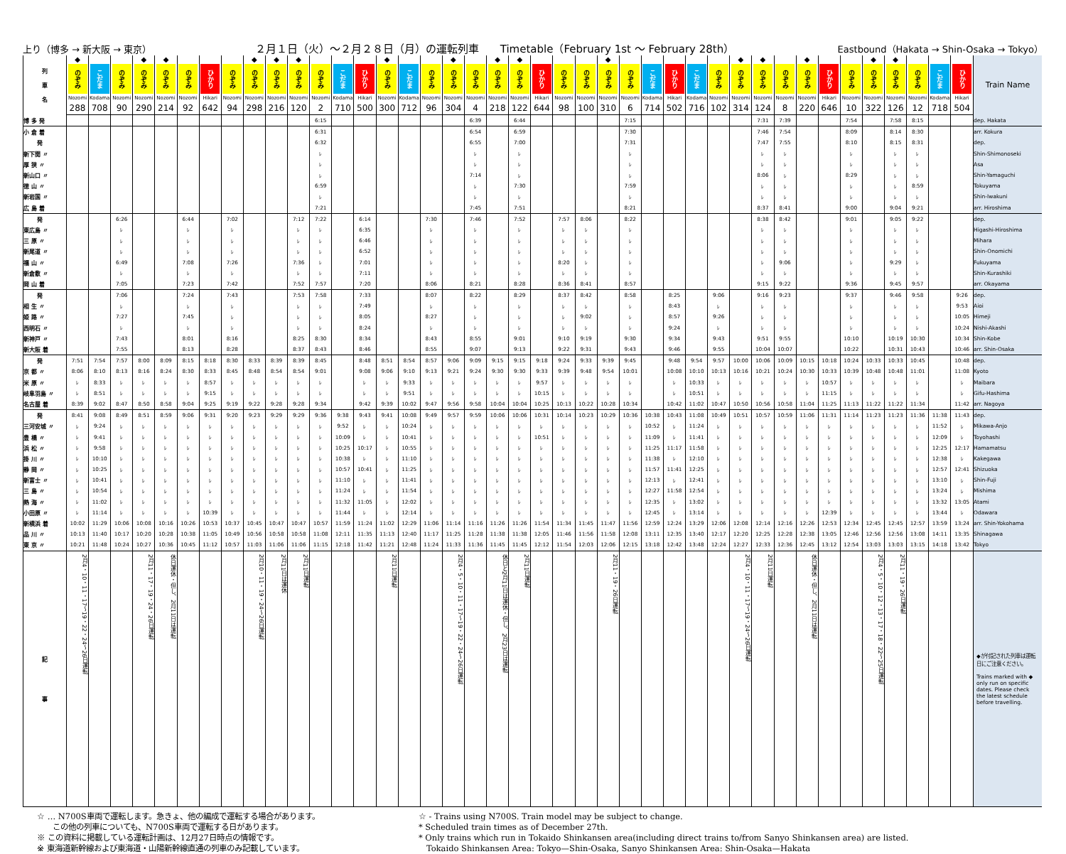上り（博多 → 新大阪 → 東京） ２月１日（火）～２月２８日（月）の運転列車　　Timetable（February 1st 〜 February 28th） Eastbound（Hakata → Shin-Osaka → Tokyo）
| 列 車 名 | ◆ のぞみ | こだま | のぞみ | ◆ のぞみ | ◆ のぞみ | のぞみ | ひかり | のぞみ | ◆ のぞみ | ◆ のぞみ | ◆ のぞみ | のぞみ | こだま | ひかり | ◆ のぞみ | こだま | のぞみ | ◆ のぞみ | のぞみ | ◆ のぞみ | ◆ のぞみ | ひかり | のぞみ | のぞみ | ◆ のぞみ | のぞみ | こだま | ひかり | こだま | のぞみ | ◆ のぞみ | ◆ のぞみ | のぞみ | ◆ のぞみ | ひかり | のぞみ | ◆ のぞみ | ◆ のぞみ | のぞみ | こだま | ひかり | Train Name |
| | Nozomi | Kodama | Nozomi | Nozomi | Nozomi | Nozomi | Hikari | Nozomi | Nozomi | Nozomi | Nozomi | Nozomi | Kodama | Hikari | Nozomi | Kodama | Nozomi | Nozomi | Nozomi | Nozomi | Nozomi | Hikari | Nozomi | Nozomi | Nozomi | Nozomi | Kodama | Hikari | Kodama | Nozomi | Nozomi | Nozomi | Nozomi | Nozomi | Hikari | Nozomi | Nozomi | Nozomi | Nozomi | Kodama | Hikari | |
| | 288 | 708 | 90 | 290 | 214 | 92 | 642 | 94 | 298 | 216 | 120 | 2 | 710 | 500 | 300 | 712 | 96 | 304 | 4 | 218 | 122 | 644 | 98 | 100 | 310 | 6 | 714 | 502 | 716 | 102 | 314 | 124 | 8 | 220 | 646 | 10 | 322 | 126 | 12 | 718 | 504 | |
| 博 多 発 | | | | | | | | | | | | 6:15 | | | | | | | 6:39 | | 6:44 | | | | | 7:15 | | | | | | 7:31 | 7:39 | | | 7:54 | | 7:58 | 8:15 | | | dep. Hakata |
| 小 倉 着 | | | | | | | | | | | | 6:31 | | | | | | | 6:54 | | 6:59 | | | | | 7:30 | | | | | | 7:46 | 7:54 | | | 8:09 | | 8:14 | 8:30 | | | arr. Kokura |
| 発 | | | | | | | | | | | | 6:32 | | | | | | | 6:55 | | 7:00 | | | | | 7:31 | | | | | | 7:47 | 7:55 | | | 8:10 | | 8:15 | 8:31 | | | dep. |
| 新下関 〃 | | | | | | | | | | | | ﾚ | | | | | | | ﾚ | | ﾚ | | | | | ﾚ | | | | | | ﾚ | ﾚ | | | ﾚ | | ﾚ | ﾚ | | | Shin-Shimonoseki |
| 厚 狭 〃 | | | | | | | | | | | | ﾚ | | | | | | | ﾚ | | ﾚ | | | | | ﾚ | | | | | | ﾚ | ﾚ | | | ﾚ | | ﾚ | ﾚ | | | Asa |
| 新山口 〃 | | | | | | | | | | | | ﾚ | | | | | | | 7:14 | | ﾚ | | | | | ﾚ | | | | | | 8:06 | ﾚ | | | 8:29 | | ﾚ | ﾚ | | | Shin-Yamaguchi |
| 徳 山 〃 | | | | | | | | | | | | 6:59 | | | | | | | ﾚ | | 7:30 | | | | | 7:59 | | | | | | ﾚ | ﾚ | | | ﾚ | | ﾚ | 8:59 | | | Tokuyama |
| 新岩国 〃 | | | | | | | | | | | | ﾚ | | | | | | | ﾚ | | ﾚ | | | | | ﾚ | | | | | | ﾚ | ﾚ | | | ﾚ | | ﾚ | ﾚ | | | Shin-Iwakuni |
| 広 島 着 | | | | | | | | | | | | 7:21 | | | | | | | 7:45 | | 7:51 | | | | | 8:21 | | | | | | 8:37 | 8:41 | | | 9:00 | | 9:04 | 9:21 | | | arr. Hiroshima |
| 発 | | | 6:26 | | | 6:44 | | 7:02 | | | 7:12 | 7:22 | | 6:14 | | | 7:30 | | 7:46 | | 7:52 | | 7:57 | 8:06 | | 8:22 | | | | | | 8:38 | 8:42 | | | 9:01 | | 9:05 | 9:22 | | | dep. |
| 東広島 〃 | | | ﾚ | | | ﾚ | | ﾚ | | | ﾚ | ﾚ | | 6:35 | | | ﾚ | | ﾚ | | ﾚ | | ﾚ | ﾚ | | ﾚ | | | | | | ﾚ | ﾚ | | | ﾚ | | ﾚ | ﾚ | | | Higashi-Hiroshima |
| 三 原 〃 | | | ﾚ | | | ﾚ | | ﾚ | | | ﾚ | ﾚ | | 6:46 | | | ﾚ | | ﾚ | | ﾚ | | ﾚ | ﾚ | | ﾚ | | | | | | ﾚ | ﾚ | | | ﾚ | | ﾚ | ﾚ | | | Mihara |
| 新尾道 〃 | | | ﾚ | | | ﾚ | | ﾚ | | | ﾚ | ﾚ | | 6:52 | | | ﾚ | | ﾚ | | ﾚ | | ﾚ | ﾚ | | ﾚ | | | | | | ﾚ | ﾚ | | | ﾚ | | ﾚ | ﾚ | | | Shin-Onomichi |
| 福 山 〃 | | | 6:49 | | | 7:08 | | 7:26 | | | 7:36 | ﾚ | | 7:01 | | | ﾚ | | ﾚ | | ﾚ | | 8:20 | ﾚ | | ﾚ | | | | | | ﾚ | 9:06 | | | ﾚ | | 9:29 | ﾚ | | | Fukuyama |
| 新倉敷 〃 | | | ﾚ | | | ﾚ | | ﾚ | | | ﾚ | ﾚ | | 7:11 | | | ﾚ | | ﾚ | | ﾚ | | ﾚ | ﾚ | | ﾚ | | | | | | ﾚ | ﾚ | | | ﾚ | | ﾚ | ﾚ | | | Shin-Kurashiki |
| 岡 山 着 | | | 7:05 | | | 7:23 | | 7:42 | | | 7:52 | 7:57 | | 7:20 | | | 8:06 | | 8:21 | | 8:28 | | 8:36 | 8:41 | | 8:57 | | | | | | 9:15 | 9:22 | | | 9:36 | | 9:45 | 9:57 | | | arr. Okayama |
| 発 | | | 7:06 | | | 7:24 | | 7:43 | | | 7:53 | 7:58 | | 7:33 | | | 8:07 | | 8:22 | | 8:29 | | 8:37 | 8:42 | | 8:58 | | 8:25 | | 9:06 | | 9:16 | 9:23 | | | 9:37 | | 9:46 | 9:58 | | 9:26 | dep. |
| 相 生 〃 | | | ﾚ | | | ﾚ | | ﾚ | | | ﾚ | ﾚ | | 7:49 | | | ﾚ | | ﾚ | | ﾚ | | ﾚ | ﾚ | | ﾚ | | 8:43 | | ﾚ | | ﾚ | ﾚ | | | ﾚ | | ﾚ | ﾚ | | 9:53 | Aioi |
| 姫 路 〃 | | | 7:27 | | | 7:45 | | ﾚ | | | ﾚ | ﾚ | | 8:05 | | | 8:27 | | ﾚ | | ﾚ | | ﾚ | 9:02 | | ﾚ | | 8:57 | | 9:26 | | ﾚ | ﾚ | | | ﾚ | | ﾚ | ﾚ | | 10:05 | Himeji |
| 西明石 〃 | | | ﾚ | | | ﾚ | | ﾚ | | | ﾚ | ﾚ | | 8:24 | | | ﾚ | | ﾚ | | ﾚ | | ﾚ | ﾚ | | ﾚ | | 9:24 | | ﾚ | | ﾚ | ﾚ | | | ﾚ | | ﾚ | ﾚ | | 10:24 | Nishi-Akashi |
| 新神戸 〃 | | | 7:43 | | | 8:01 | | 8:16 | | | 8:25 | 8:30 | | 8:34 | | | 8:43 | | 8:55 | | 9:01 | | 9:10 | 9:19 | | 9:30 | | 9:34 | | 9:43 | | 9:51 | 9:55 | | | 10:10 | | 10:19 | 10:30 | | 10:34 | Shin-Kobe |
| 新大阪 着 | | | 7:55 | | | 8:13 | | 8:28 | | | 8:37 | 8:43 | | 8:46 | | | 8:55 | | 9:07 | | 9:13 | | 9:22 | 9:31 | | 9:43 | | 9:46 | | 9:55 | | 10:04 | 10:07 | | | 10:22 | | 10:31 | 10:43 | | 10:46 | arr. Shin-Osaka |
| 発 | 7:51 | 7:54 | 7:57 | 8:00 | 8:09 | 8:15 | 8:18 | 8:30 | 8:33 | 8:39 | 8:39 | 8:45 | | 8:48 | 8:51 | 8:54 | 8:57 | 9:06 | 9:09 | 9:15 | 9:15 | 9:18 | 9:24 | 9:33 | 9:39 | 9:45 | | 9:48 | 9:54 | 9:57 | 10:00 | 10:06 | 10:09 | 10:15 | 10:18 | 10:24 | 10:33 | 10:33 | 10:45 | | 10:48 | dep. |
| 京 都 〃 | 8:06 | 8:10 | 8:13 | 8:16 | 8:24 | 8:30 | 8:33 | 8:45 | 8:48 | 8:54 | 8:54 | 9:01 | | 9:08 | 9:06 | 9:10 | 9:13 | 9:21 | 9:24 | 9:30 | 9:30 | 9:33 | 9:39 | 9:48 | 9:54 | 10:01 | | 10:08 | 10:10 | 10:13 | 10:16 | 10:21 | 10:24 | 10:30 | 10:33 | 10:39 | 10:48 | 10:48 | 11:01 | | 11:08 | Kyoto |
| 米 原 〃 | ﾚ | 8:33 | ﾚ | ﾚ | ﾚ | ﾚ | 8:57 | ﾚ | ﾚ | ﾚ | ﾚ | ﾚ | | ﾚ | ﾚ | 9:33 | ﾚ | ﾚ | ﾚ | ﾚ | ﾚ | 9:57 | ﾚ | ﾚ | ﾚ | ﾚ | | ﾚ | 10:33 | ﾚ | ﾚ | ﾚ | ﾚ | ﾚ | 10:57 | ﾚ | ﾚ | ﾚ | ﾚ | | ﾚ | Maibara |
| 岐阜羽島 〃 | ﾚ | 8:51 | ﾚ | ﾚ | ﾚ | ﾚ | 9:15 | ﾚ | ﾚ | ﾚ | ﾚ | ﾚ | | ﾚ | ﾚ | 9:51 | ﾚ | ﾚ | ﾚ | ﾚ | ﾚ | 10:15 | ﾚ | ﾚ | ﾚ | ﾚ | | ﾚ | 10:51 | ﾚ | ﾚ | ﾚ | ﾚ | ﾚ | 11:15 | ﾚ | ﾚ | ﾚ | ﾚ | | ﾚ | Gifu-Hashima |
| 名古屋 着 | 8:39 | 9:02 | 8:47 | 8:50 | 8:58 | 9:04 | 9:25 | 9:19 | 9:22 | 9:28 | 9:28 | 9:34 | | 9:42 | 9:39 | 10:02 | 9:47 | 9:56 | 9:58 | 10:04 | 10:04 | 10:25 | 10:13 | 10:22 | 10:28 | 10:34 | | 10:42 | 11:02 | 10:47 | 10:50 | 10:56 | 10:58 | 11:04 | 11:25 | 11:13 | 11:22 | 11:22 | 11:34 | | 11:42 | arr. Nagoya |
| 発 | 8:41 | 9:08 | 8:49 | 8:51 | 8:59 | 9:06 | 9:31 | 9:20 | 9:23 | 9:29 | 9:29 | 9:36 | 9:38 | 9:43 | 9:41 | 10:08 | 9:49 | 9:57 | 9:59 | 10:06 | 10:06 | 10:31 | 10:14 | 10:23 | 10:29 | 10:36 | 10:38 | 10:43 | 11:08 | 10:49 | 10:51 | 10:57 | 10:59 | 11:06 | 11:31 | 11:14 | 11:23 | 11:23 | 11:36 | 11:38 | 11:43 | dep. |
| 三河安城 〃 | ﾚ | 9:24 | ﾚ | ﾚ | ﾚ | ﾚ | ﾚ | ﾚ | ﾚ | ﾚ | ﾚ | ﾚ | 9:52 | ﾚ | ﾚ | 10:24 | ﾚ | ﾚ | ﾚ | ﾚ | ﾚ | ﾚ | ﾚ | ﾚ | ﾚ | ﾚ | 10:52 | ﾚ | 11:24 | ﾚ | ﾚ | ﾚ | ﾚ | ﾚ | ﾚ | ﾚ | ﾚ | ﾚ | ﾚ | 11:52 | ﾚ | Mikawa-Anjo |
| 豊 橋 〃 | ﾚ | 9:41 | ﾚ | ﾚ | ﾚ | ﾚ | ﾚ | ﾚ | ﾚ | ﾚ | ﾚ | ﾚ | 10:09 | ﾚ | ﾚ | 10:41 | ﾚ | ﾚ | ﾚ | ﾚ | ﾚ | 10:51 | ﾚ | ﾚ | ﾚ | ﾚ | 11:09 | ﾚ | 11:41 | ﾚ | ﾚ | ﾚ | ﾚ | ﾚ | ﾚ | ﾚ | ﾚ | ﾚ | ﾚ | 12:09 | ﾚ | Toyohashi |
| 浜 松 〃 | ﾚ | 9:58 | ﾚ | ﾚ | ﾚ | ﾚ | ﾚ | ﾚ | ﾚ | ﾚ | ﾚ | ﾚ | 10:25 | 10:17 | ﾚ | 10:55 | ﾚ | ﾚ | ﾚ | ﾚ | ﾚ | ﾚ | ﾚ | ﾚ | ﾚ | ﾚ | 11:25 | 11:17 | 11:58 | ﾚ | ﾚ | ﾚ | ﾚ | ﾚ | ﾚ | ﾚ | ﾚ | ﾚ | ﾚ | 12:25 | 12:17 | Hamamatsu |
| 掛 川 〃 | ﾚ | 10:10 | ﾚ | ﾚ | ﾚ | ﾚ | ﾚ | ﾚ | ﾚ | ﾚ | ﾚ | ﾚ | 10:38 | ﾚ | ﾚ | 11:10 | ﾚ | ﾚ | ﾚ | ﾚ | ﾚ | ﾚ | ﾚ | ﾚ | ﾚ | ﾚ | 11:38 | ﾚ | 12:10 | ﾚ | ﾚ | ﾚ | ﾚ | ﾚ | ﾚ | ﾚ | ﾚ | ﾚ | ﾚ | 12:38 | ﾚ | Kakegawa |
| 静 岡 〃 | ﾚ | 10:25 | ﾚ | ﾚ | ﾚ | ﾚ | ﾚ | ﾚ | ﾚ | ﾚ | ﾚ | ﾚ | 10:57 | 10:41 | ﾚ | 11:25 | ﾚ | ﾚ | ﾚ | ﾚ | ﾚ | ﾚ | ﾚ | ﾚ | ﾚ | ﾚ | 11:57 | 11:41 | 12:25 | ﾚ | ﾚ | ﾚ | ﾚ | ﾚ | ﾚ | ﾚ | ﾚ | ﾚ | ﾚ | 12:57 | 12:41 | Shizuoka |
| 新富士 〃 | ﾚ | 10:41 | ﾚ | ﾚ | ﾚ | ﾚ | ﾚ | ﾚ | ﾚ | ﾚ | ﾚ | ﾚ | 11:10 | ﾚ | ﾚ | 11:41 | ﾚ | ﾚ | ﾚ | ﾚ | ﾚ | ﾚ | ﾚ | ﾚ | ﾚ | ﾚ | 12:13 | ﾚ | 12:41 | ﾚ | ﾚ | ﾚ | ﾚ | ﾚ | ﾚ | ﾚ | ﾚ | ﾚ | ﾚ | 13:10 | ﾚ | Shin-Fuji |
| 三 島 〃 | ﾚ | 10:54 | ﾚ | ﾚ | ﾚ | ﾚ | ﾚ | ﾚ | ﾚ | ﾚ | ﾚ | ﾚ | 11:24 | ﾚ | ﾚ | 11:54 | ﾚ | ﾚ | ﾚ | ﾚ | ﾚ | ﾚ | ﾚ | ﾚ | ﾚ | ﾚ | 12:27 | 11:58 | 12:54 | ﾚ | ﾚ | ﾚ | ﾚ | ﾚ | ﾚ | ﾚ | ﾚ | ﾚ | ﾚ | 13:24 | ﾚ | Mishima |
| 熱 海 〃 | ﾚ | 11:02 | ﾚ | ﾚ | ﾚ | ﾚ | ﾚ | ﾚ | ﾚ | ﾚ | ﾚ | ﾚ | 11:32 | 11:05 | ﾚ | 12:02 | ﾚ | ﾚ | ﾚ | ﾚ | ﾚ | ﾚ | ﾚ | ﾚ | ﾚ | ﾚ | 12:35 | ﾚ | 13:02 | ﾚ | ﾚ | ﾚ | ﾚ | ﾚ | ﾚ | ﾚ | ﾚ | ﾚ | ﾚ | 13:32 | 13:05 | Atami |
| 小田原 〃 | ﾚ | 11:14 | ﾚ | ﾚ | ﾚ | ﾚ | 10:39 | ﾚ | ﾚ | ﾚ | ﾚ | ﾚ | 11:44 | ﾚ | ﾚ | 12:14 | ﾚ | ﾚ | ﾚ | ﾚ | ﾚ | ﾚ | ﾚ | ﾚ | ﾚ | ﾚ | 12:45 | ﾚ | 13:14 | ﾚ | ﾚ | ﾚ | ﾚ | ﾚ | 12:39 | ﾚ | ﾚ | ﾚ | ﾚ | 13:44 | ﾚ | Odawara |
| 新横浜 着 | 10:02 | 11:29 | 10:06 | 10:08 | 10:16 | 10:26 | 10:53 | 10:37 | 10:45 | 10:47 | 10:47 | 10:57 | 11:59 | 11:24 | 11:02 | 12:29 | 11:06 | 11:14 | 11:16 | 11:26 | 11:26 | 11:54 | 11:34 | 11:45 | 11:47 | 11:56 | 12:59 | 12:24 | 13:29 | 12:06 | 12:08 | 12:14 | 12:16 | 12:26 | 12:53 | 12:34 | 12:45 | 12:45 | 12:57 | 13:59 | 13:24 | arr. Shin-Yokohama |
| 品 川 〃 | 10:13 | 11:40 | 10:17 | 10:20 | 10:28 | 10:38 | 11:05 | 10:49 | 10:56 | 10:58 | 10:58 | 11:08 | 12:11 | 11:35 | 11:13 | 12:40 | 11:17 | 11:25 | 11:28 | 11:38 | 11:38 | 12:05 | 11:46 | 11:56 | 11:58 | 12:08 | 13:11 | 12:35 | 13:40 | 12:17 | 12:20 | 12:25 | 12:28 | 12:38 | 13:05 | 12:46 | 12:56 | 12:56 | 13:08 | 14:11 | 13:35 | Shinagawa |
| 東 京 〃 | 10:21 | 11:48 | 10:24 | 10:27 | 10:36 | 10:45 | 11:12 | 10:57 | 11:03 | 11:06 | 11:06 | 11:15 | 12:18 | 11:42 | 11:21 | 12:48 | 11:24 | 11:33 | 11:36 | 11:45 | 11:45 | 12:12 | 11:54 | 12:03 | 12:06 | 12:15 | 13:18 | 12:42 | 13:48 | 12:24 | 12:27 | 12:33 | 12:36 | 12:45 | 13:12 | 12:54 | 13:03 | 13:03 | 13:15 | 14:18 | 13:42 | Tokyo |
| 記 事 | 2月4・10・11・17～19・22・24～26日運転 | | | 2月11・17・19・24・26日運転 | 休日運休・但し、2月11日は運転 | | | | 2月10・11・19・24～26日運転 | 2月11日は運休 | 2月11日運転 | | | | 2月11日運転 | | | 2月4・5・10・11・17～19・22・24～26日運転 | | 休日と2月11日は運休・但し、2月23日は運転 | 2月11日運転 | | | | 2月11・19・26日運転 | | | | | | 2月4・10・11・17～19・24～26日運転 | 2月11日運転 | | 休日運休・但し、2月11日は運転 | | | 2月4・5・10・12・13・17・18・22～25日運転 | 2月11・19・26日運転 | | | | ◆が付記された列車は運転日にご注意ください。 Trains marked with ◆ only run on specific dates. Please check the latest schedule before travelling. |
☆ … N700S車両で運転します。急きょ、他の編成で運転する場合があります。
　　この他の列車についても、N700S車両で運転する日があります。
※ この資料に掲載している運転計画は、12月27日時点の情報です。
※ 東海道新幹線および東海道・山陽新幹線直通の列車のみ記載しています。
☆ - Trains using N700S. Train model may be subject to change.
* Scheduled train times as of December 27th.
* Only trains which run in Tokaido Shinkansen area(including direct trains to/from Sanyo Shinkansen area) are listed.
　Tokaido Shinkansen Area: Tokyo—Shin-Osaka, Sanyo Shinkansen Area: Shin-Osaka—Hakata